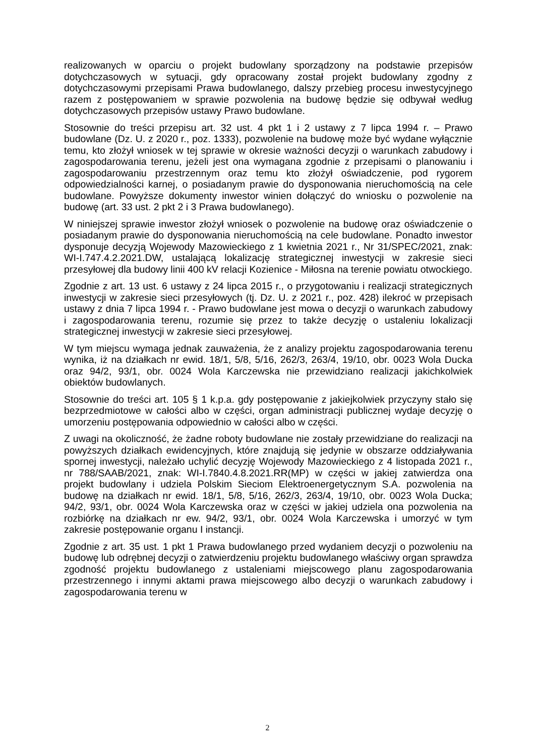realizowanych w oparciu o projekt budowlany sporządzony na podstawie przepisów dotychczasowych w sytuacji, gdy opracowany został projekt budowlany zgodny z dotychczasowymi przepisami Prawa budowlanego, dalszy przebieg procesu inwestycyjnego razem z postępowaniem w sprawie pozwolenia na budowę będzie się odbywał według dotychczasowych przepisów ustawy Prawo budowlane.
Stosownie do treści przepisu art. 32 ust. 4 pkt 1 i 2 ustawy z 7 lipca 1994 r. – Prawo budowlane (Dz. U. z 2020 r., poz. 1333), pozwolenie na budowę może być wydane wyłącznie temu, kto złożył wniosek w tej sprawie w okresie ważności decyzji o warunkach zabudowy i zagospodarowania terenu, jeżeli jest ona wymagana zgodnie z przepisami o planowaniu i zagospodarowaniu przestrzennym oraz temu kto złożył oświadczenie, pod rygorem odpowiedzialności karnej, o posiadanym prawie do dysponowania nieruchomością na cele budowlane. Powyższe dokumenty inwestor winien dołączyć do wniosku o pozwolenie na budowę (art. 33 ust. 2 pkt 2 i 3 Prawa budowlanego).
W niniejszej sprawie inwestor złożył wniosek o pozwolenie na budowę oraz oświadczenie o posiadanym prawie do dysponowania nieruchomością na cele budowlane. Ponadto inwestor dysponuje decyzją Wojewody Mazowieckiego z 1 kwietnia 2021 r., Nr 31/SPEC/2021, znak: WI-I.747.4.2.2021.DW, ustalającą lokalizację strategicznej inwestycji w zakresie sieci przesyłowej dla budowy linii 400 kV relacji Kozienice - Miłosna na terenie powiatu otwockiego.
Zgodnie z art. 13 ust. 6 ustawy z 24 lipca 2015 r., o przygotowaniu i realizacji strategicznych inwestycji w zakresie sieci przesyłowych (tj. Dz. U. z 2021 r., poz. 428) ilekroć w przepisach ustawy z dnia 7 lipca 1994 r. - Prawo budowlane jest mowa o decyzji o warunkach zabudowy i zagospodarowania terenu, rozumie się przez to także decyzję o ustaleniu lokalizacji strategicznej inwestycji w zakresie sieci przesyłowej.
W tym miejscu wymaga jednak zauważenia, że z analizy projektu zagospodarowania terenu wynika, iż na działkach nr ewid. 18/1, 5/8, 5/16, 262/3, 263/4, 19/10, obr. 0023 Wola Ducka oraz 94/2, 93/1, obr. 0024 Wola Karczewska nie przewidziano realizacji jakichkolwiek obiektów budowlanych.
Stosownie do treści art. 105 § 1 k.p.a. gdy postępowanie z jakiejkolwiek przyczyny stało się bezprzedmiotowe w całości albo w części, organ administracji publicznej wydaje decyzję o umorzeniu postępowania odpowiednio w całości albo w części.
Z uwagi na okoliczność, że żadne roboty budowlane nie zostały przewidziane do realizacji na powyższych działkach ewidencyjnych, które znajdują się jedynie w obszarze oddziaływania spornej inwestycji, należało uchylić decyzję Wojewody Mazowieckiego z 4 listopada 2021 r., nr 788/SAAB/2021, znak: WI-I.7840.4.8.2021.RR(MP) w części w jakiej zatwierdza ona projekt budowlany i udziela Polskim Sieciom Elektroenergetycznym S.A. pozwolenia na budowę na działkach nr ewid. 18/1, 5/8, 5/16, 262/3, 263/4, 19/10, obr. 0023 Wola Ducka; 94/2, 93/1, obr. 0024 Wola Karczewska oraz w części w jakiej udziela ona pozwolenia na rozbiórkę na działkach nr ew. 94/2, 93/1, obr. 0024 Wola Karczewska i umorzyć w tym zakresie postępowanie organu I instancji.
Zgodnie z art. 35 ust. 1 pkt 1 Prawa budowlanego przed wydaniem decyzji o pozwoleniu na budowę lub odrębnej decyzji o zatwierdzeniu projektu budowlanego właściwy organ sprawdza zgodność projektu budowlanego z ustaleniami miejscowego planu zagospodarowania przestrzennego i innymi aktami prawa miejscowego albo decyzji o warunkach zabudowy i zagospodarowania terenu w
2